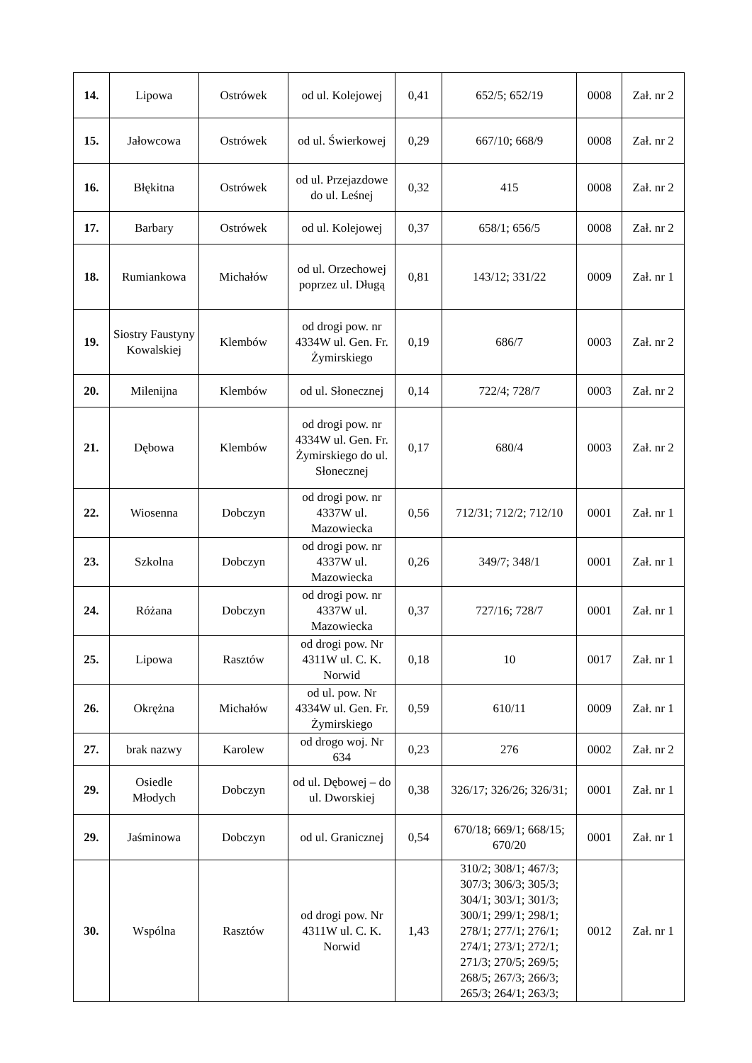| 14. | Lipowa | Ostrówek | od ul. Kolejowej | 0,41 | 652/5; 652/19 | 0008 | Zał. nr 2 |
| 15. | Jałowcowa | Ostrówek | od ul. Świerkowej | 0,29 | 667/10; 668/9 | 0008 | Zał. nr 2 |
| 16. | Błękitna | Ostrówek | od ul. Przejazdowe do ul. Leśnej | 0,32 | 415 | 0008 | Zał. nr 2 |
| 17. | Barbary | Ostrówek | od ul. Kolejowej | 0,37 | 658/1; 656/5 | 0008 | Zał. nr 2 |
| 18. | Rumiankowa | Michałów | od ul. Orzechowej poprzez ul. Długą | 0,81 | 143/12; 331/22 | 0009 | Zał. nr 1 |
| 19. | Siostry Faustyny Kowalskiej | Klembów | od drogi pow. nr 4334W ul. Gen. Fr. Żymirskiego | 0,19 | 686/7 | 0003 | Zał. nr 2 |
| 20. | Milenijna | Klembów | od ul. Słonecznej | 0,14 | 722/4; 728/7 | 0003 | Zał. nr 2 |
| 21. | Dębowa | Klembów | od drogi pow. nr 4334W ul. Gen. Fr. Żymirskiego do ul. Słonecznej | 0,17 | 680/4 | 0003 | Zał. nr 2 |
| 22. | Wiosenna | Dobczyn | od drogi pow. nr 4337W ul. Mazowiecka | 0,56 | 712/31; 712/2; 712/10 | 0001 | Zał. nr 1 |
| 23. | Szkolna | Dobczyn | od drogi pow. nr 4337W ul. Mazowiecka | 0,26 | 349/7; 348/1 | 0001 | Zał. nr 1 |
| 24. | Różana | Dobczyn | od drogi pow. nr 4337W ul. Mazowiecka | 0,37 | 727/16; 728/7 | 0001 | Zał. nr 1 |
| 25. | Lipowa | Rasztów | od drogi pow. Nr 4311W ul. C. K. Norwid | 0,18 | 10 | 0017 | Zał. nr 1 |
| 26. | Okrężna | Michałów | od ul. pow. Nr 4334W ul. Gen. Fr. Żymirskiego | 0,59 | 610/11 | 0009 | Zał. nr 1 |
| 27. | brak nazwy | Karolew | od drogo woj. Nr 634 | 0,23 | 276 | 0002 | Zał. nr 2 |
| 29. | Osiedle Młodych | Dobczyn | od ul. Dębowej – do ul. Dworskiej | 0,38 | 326/17; 326/26; 326/31; | 0001 | Zał. nr 1 |
| 29. | Jaśminowa | Dobczyn | od ul. Granicznej | 0,54 | 670/18; 669/1; 668/15; 670/20 | 0001 | Zał. nr 1 |
| 30. | Wspólna | Rasztów | od drogi pow. Nr 4311W ul. C. K. Norwid | 1,43 | 310/2; 308/1; 467/3; 307/3; 306/3; 305/3; 304/1; 303/1; 301/3; 300/1; 299/1; 298/1; 278/1; 277/1; 276/1; 274/1; 273/1; 272/1; 271/3; 270/5; 269/5; 268/5; 267/3; 266/3; 265/3; 264/1; 263/3; | 0012 | Zał. nr 1 |